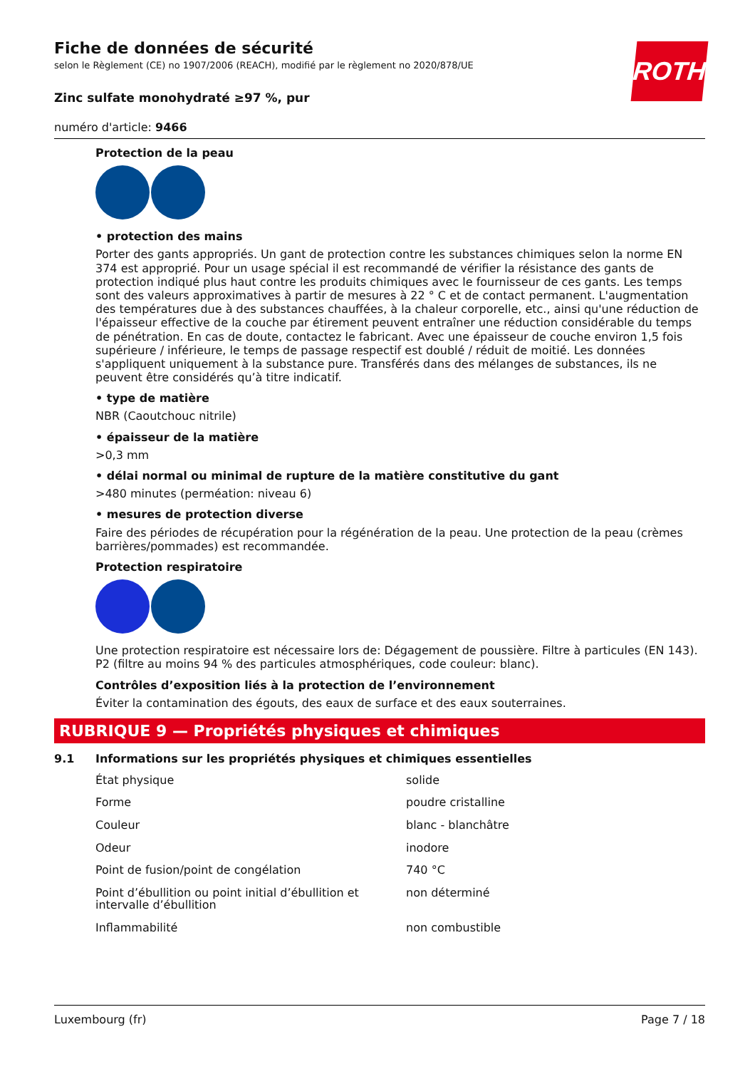ROTH
Fiche de données de sécurité
selon le Règlement (CE) no 1907/2006 (REACH), modifié par le règlement no 2020/878/UE
Zinc sulfate monohydraté ≥97 %, pur
numéro d'article: 9466
Protection de la peau
• protection des mains
Porter des gants appropriés. Un gant de protection contre les substances chimiques selon la norme EN 374 est approprié. Pour un usage spécial il est recommandé de vérifier la résistance des gants de protection indiqué plus haut contre les produits chimiques avec le fournisseur de ces gants. Les temps sont des valeurs approximatives à partir de mesures à 22 ° C et de contact permanent. L'augmentation des températures due à des substances chauffées, à la chaleur corporelle, etc., ainsi qu'une réduction de l'épaisseur effective de la couche par étirement peuvent entraîner une réduction considérable du temps de pénétration. En cas de doute, contactez le fabricant. Avec une épaisseur de couche environ 1,5 fois supérieure / inférieure, le temps de passage respectif est doublé / réduit de moitié. Les données s'appliquent uniquement à la substance pure. Transférés dans des mélanges de substances, ils ne peuvent être considérés qu’à titre indicatif.
• type de matière
NBR (Caoutchouc nitrile)
• épaisseur de la matière
>0,3 mm
• délai normal ou minimal de rupture de la matière constitutive du gant
>480 minutes (perméation: niveau 6)
• mesures de protection diverse
Faire des périodes de récupération pour la régénération de la peau. Une protection de la peau (crèmes barrières/pommades) est recommandée.
Protection respiratoire
Une protection respiratoire est nécessaire lors de: Dégagement de poussière. Filtre à particules (EN 143). P2 (filtre au moins 94 % des particules atmosphériques, code couleur: blanc).
Contrôles d’exposition liés à la protection de l’environnement
Éviter la contamination des égouts, des eaux de surface et des eaux souterraines.
RUBRIQUE 9 — Propriétés physiques et chimiques
9.1 Informations sur les propriétés physiques et chimiques essentielles
| État physique | solide |
| Forme | poudre cristalline |
| Couleur | blanc - blanchâtre |
| Odeur | inodore |
| Point de fusion/point de congélation | 740 °C |
| Point d’ébullition ou point initial d’ébullition et intervalle d’ébullition | non déterminé |
| Inflammabilité | non combustible |
Luxembourg (fr) Page 7 / 18